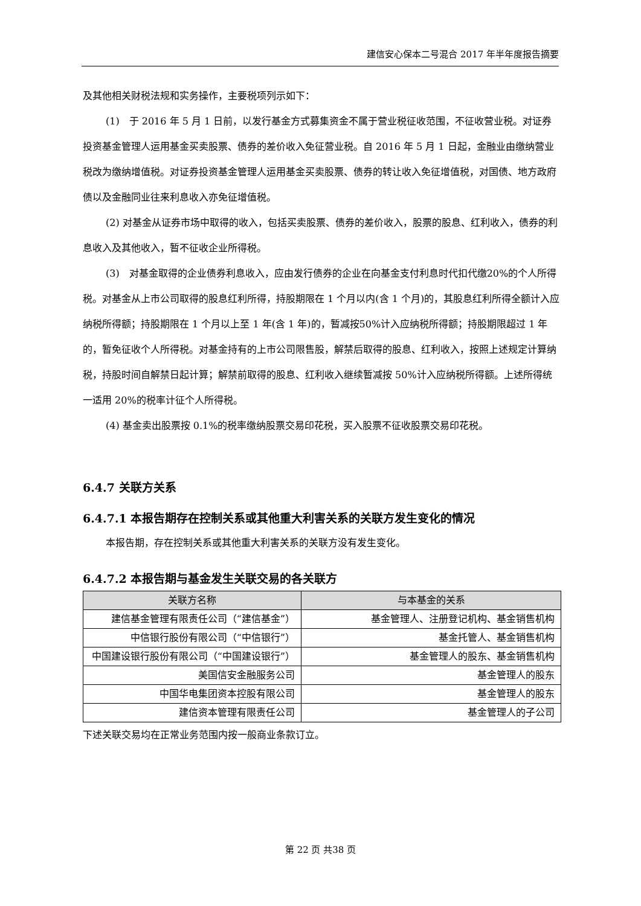建信安心保本二号混合 2017 年半年度报告摘要
及其他相关财税法规和实务操作，主要税项列示如下：
(1)　于 2016 年 5 月 1 日前，以发行基金方式募集资金不属于营业税征收范围，不征收营业税。对证券投资基金管理人运用基金买卖股票、债券的差价收入免征营业税。自 2016 年 5 月 1 日起，金融业由缴纳营业税改为缴纳增值税。对证券投资基金管理人运用基金买卖股票、债券的转让收入免征增值税，对国债、地方政府债以及金融同业往来利息收入亦免征增值税。
(2) 对基金从证券市场中取得的收入，包括买卖股票、债券的差价收入，股票的股息、红利收入，债券的利息收入及其他收入，暂不征收企业所得税。
(3)　对基金取得的企业债券利息收入，应由发行债券的企业在向基金支付利息时代扣代缴20%的个人所得税。对基金从上市公司取得的股息红利所得，持股期限在 1 个月以内(含 1 个月)的，其股息红利所得全额计入应纳税所得额；持股期限在 1 个月以上至 1 年(含 1 年)的，暂减按50%计入应纳税所得额；持股期限超过 1 年的，暂免征收个人所得税。对基金持有的上市公司限售股，解禁后取得的股息、红利收入，按照上述规定计算纳税，持股时间自解禁日起计算；解禁前取得的股息、红利收入继续暂减按 50%计入应纳税所得额。上述所得统一适用 20%的税率计征个人所得税。
(4) 基金卖出股票按 0.1%的税率缴纳股票交易印花税，买入股票不征收股票交易印花税。
6.4.7 关联方关系
6.4.7.1 本报告期存在控制关系或其他重大利害关系的关联方发生变化的情况
本报告期，存在控制关系或其他重大利害关系的关联方没有发生变化。
6.4.7.2 本报告期与基金发生关联交易的各关联方
| 关联方名称 | 与本基金的关系 |
| --- | --- |
| 建信基金管理有限责任公司（“建信基金”） | 基金管理人、注册登记机构、基金销售机构 |
| 中信银行股份有限公司（“中信银行”） | 基金托管人、基金销售机构 |
| 中国建设银行股份有限公司（“中国建设银行”） | 基金管理人的股东、基金销售机构 |
| 美国信安金融服务公司 | 基金管理人的股东 |
| 中国华电集团资本控股有限公司 | 基金管理人的股东 |
| 建信资本管理有限责任公司 | 基金管理人的子公司 |
下述关联交易均在正常业务范围内按一般商业条款订立。
第 22 页 共38 页